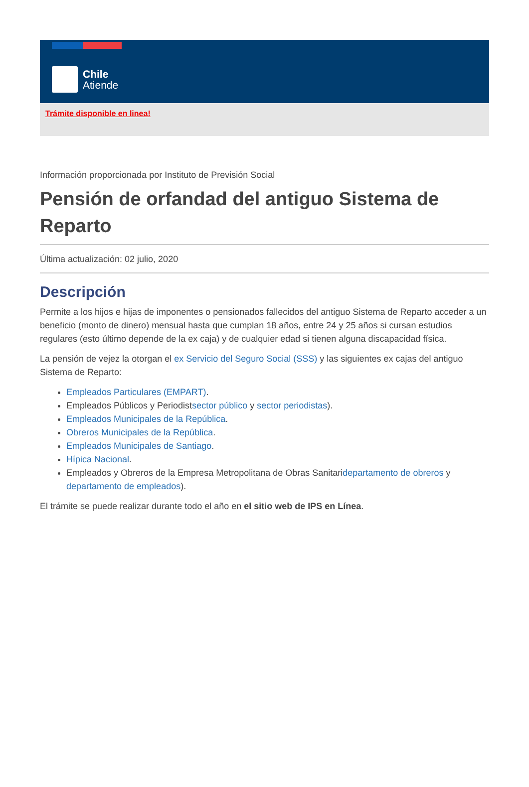Chile
Atiende
Trámite disponible en linea!
Información proporcionada por Instituto de Previsión Social
Pensión de orfandad del antiguo Sistema de Reparto
Última actualización: 02 julio, 2020
Descripción
Permite a los hijos e hijas de imponentes o pensionados fallecidos del antiguo Sistema de Reparto acceder a un beneficio (monto de dinero) mensual hasta que cumplan 18 años, entre 24 y 25 años si cursan estudios regulares (esto último depende de la ex caja) y de cualquier edad si tienen alguna discapacidad física.
La pensión de vejez la otorgan el ex Servicio del Seguro Social (SSS) y las siguientes ex cajas del antiguo Sistema de Reparto:
Empleados Particulares (EMPART).
Empleados Públicos y Periodistsector público y sector periodistas).
Empleados Municipales de la República.
Obreros Municipales de la República.
Empleados Municipales de Santiago.
Hípica Nacional.
Empleados y Obreros de la Empresa Metropolitana de Obras Sanitaridepartamento de obreros y departamento de empleados).
El trámite se puede realizar durante todo el año en el sitio web de IPS en Línea.